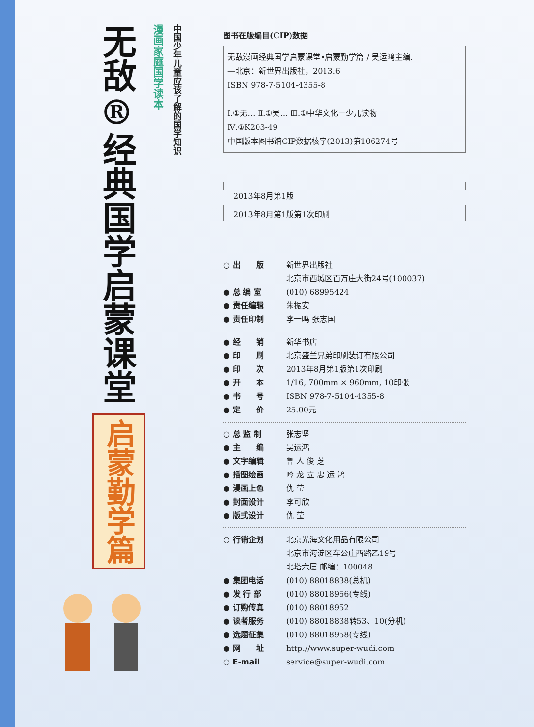无敌®
经典国学启蒙课堂
启蒙勤学篇
漫画家庭国学读本
中国少年儿童应该了解的国学知识
图书在版编目(CIP)数据
无敌漫画经典国学启蒙课堂•启蒙勤学篇 / 吴运鸿主编.
—北京：新世界出版社，2013.6
ISBN 978-7-5104-4355-8
Ⅰ.①无… Ⅱ.①吴… Ⅲ.①中华文化－少儿读物
Ⅳ.①K203-49
中国版本图书馆CIP数据核字(2013)第106274号
2013年8月第1版
2013年8月第1版第1次印刷
○ 出　　版 新世界出版社
北京市西城区百万庄大街24号(100037)
● 总 编 室 (010) 68995424
● 责任编辑 朱振安
● 责任印制 李一鸣 张志国
● 经　　销 新华书店
● 印　　刷 北京盛兰兄弟印刷装订有限公司
● 印　　次 2013年8月第1版第1次印刷
● 开　　本 1/16, 700mm × 960mm, 10印张
● 书　　号 ISBN 978-7-5104-4355-8
● 定　　价 25.00元
○ 总 监 制 张志坚
● 主　　编 吴运鸿
● 文字编辑 鲁 人 俊 芝
● 插图绘画 吟 龙 立 忠 运 鸿
● 漫画上色 仇 莹
● 封面设计 李可欣
● 版式设计 仇 莹
○ 行销企划 北京光海文化用品有限公司
北京市海淀区车公庄西路乙19号
北塔六层 邮编：100048
● 集团电话 (010) 88018838(总机)
● 发 行 部 (010) 88018956(专线)
● 订购传真 (010) 88018952
● 读者服务 (010) 88018838转53、10(分机)
● 选题征集 (010) 88018958(专线)
● 网　　址 http://www.super-wudi.com
○ E-mail service@super-wudi.com